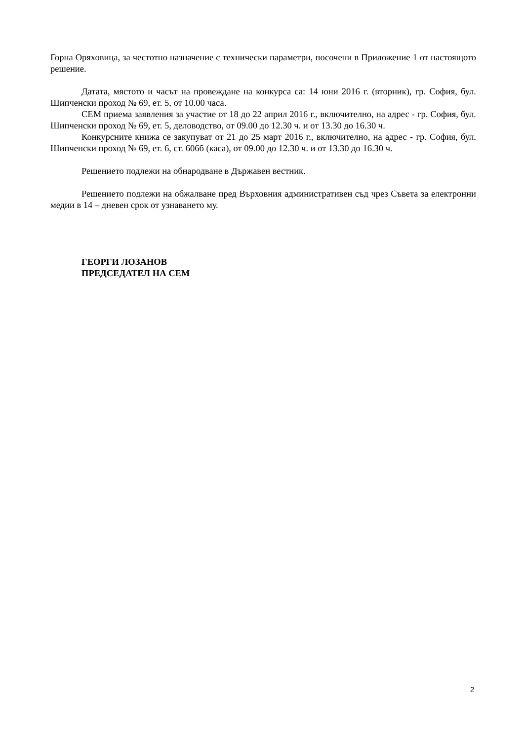Горна Оряховица, за честотно назначение с технически параметри, посочени в Приложение 1 от настоящото решение.
Датата, мястото и часът на провеждане на конкурса са: 14 юни 2016 г. (вторник), гр. София, бул. Шипченски проход № 69, ет. 5, от 10.00 часа.
СЕМ приема заявления за участие от 18 до 22 април 2016 г., включително, на адрес - гр. София, бул. Шипченски проход № 69, ет. 5, деловодство, от 09.00 до 12.30 ч. и от 13.30 до 16.30 ч.
Конкурсните книжа се закупуват от 21 до 25 март 2016 г., включително, на адрес - гр. София, бул. Шипченски проход № 69, ет. 6, ст. 606б (каса), от 09.00 до 12.30 ч. и от 13.30 до 16.30 ч.
Решението подлежи на обнародване в Държавен вестник.
Решението подлежи на обжалване пред Върховния административен съд чрез Съвета за електронни медии в 14 – дневен срок от узнаването му.
ГЕОРГИ ЛОЗАНОВ
ПРЕДСЕДАТЕЛ НА СЕМ
2